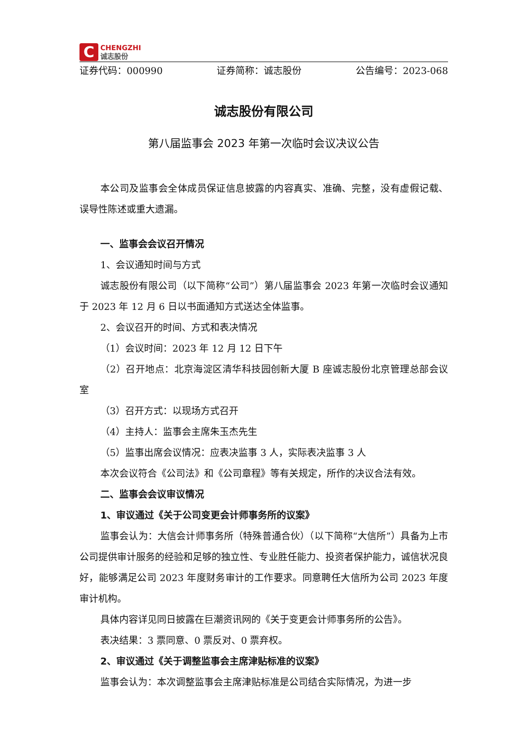C
CHENGZHI
诚志股份
证券代码：000990 证券简称：诚志股份 公告编号：2023-068
诚志股份有限公司
第八届监事会 2023 年第一次临时会议决议公告
本公司及监事会全体成员保证信息披露的内容真实、准确、完整，没有虚假记载、误导性陈述或重大遗漏。
一、监事会会议召开情况
1、会议通知时间与方式
诚志股份有限公司（以下简称“公司”）第八届监事会 2023 年第一次临时会议通知于 2023 年 12 月 6 日以书面通知方式送达全体监事。
2、会议召开的时间、方式和表决情况
（1）会议时间：2023 年 12 月 12 日下午
（2）召开地点：北京海淀区清华科技园创新大厦 B 座诚志股份北京管理总部会议室
（3）召开方式：以现场方式召开
（4）主持人：监事会主席朱玉杰先生
（5）监事出席会议情况：应表决监事 3 人，实际表决监事 3 人
本次会议符合《公司法》和《公司章程》等有关规定，所作的决议合法有效。
二、监事会会议审议情况
1、审议通过《关于公司变更会计师事务所的议案》
监事会认为：大信会计师事务所（特殊普通合伙）（以下简称“大信所”）具备为上市公司提供审计服务的经验和足够的独立性、专业胜任能力、投资者保护能力，诚信状况良好，能够满足公司 2023 年度财务审计的工作要求。同意聘任大信所为公司 2023 年度审计机构。
具体内容详见同日披露在巨潮资讯网的《关于变更会计师事务所的公告》。
表决结果：3 票同意、0 票反对、0 票弃权。
2、审议通过《关于调整监事会主席津贴标准的议案》
监事会认为：本次调整监事会主席津贴标准是公司结合实际情况，为进一步